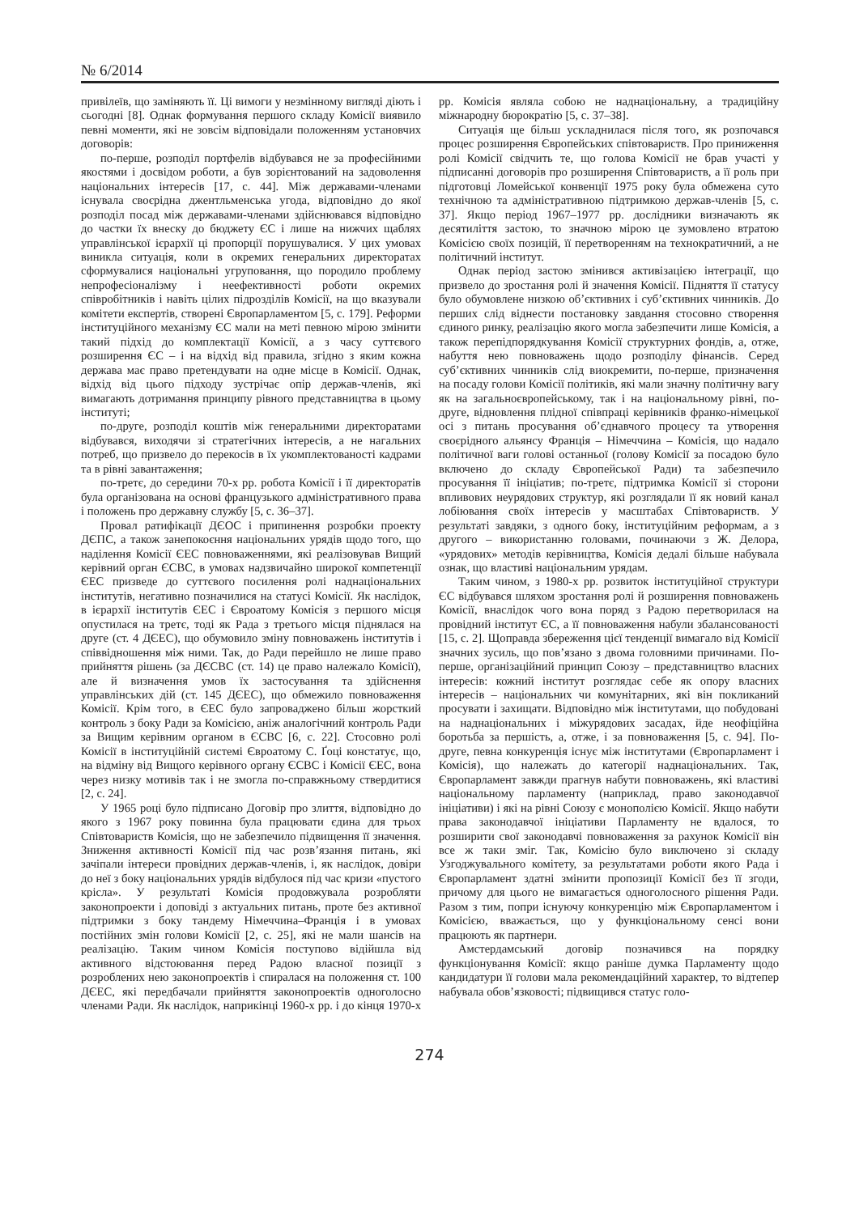№ 6/2014
привілеїв, що заміняють її. Ці вимоги у незмінному вигляді діють і сьогодні [8]. Однак формування першого складу Комісії виявило певні моменти, які не зовсім відповідали положенням установчих договорів:
по-перше, розподіл портфелів відбувався не за професійними якостями і досвідом роботи, а був зорієнтований на задоволення національних інтересів [17, с. 44]. Між державами-членами існувала своєрідна джентльменська угода, відповідно до якої розподіл посад між державами-членами здійснювався відповідно до частки їх внеску до бюджету ЄС і лише на нижчих щаблях управлінської ієрархії ці пропорції порушувалися. У цих умовах виникла ситуація, коли в окремих генеральних директоратах сформувалися національні угруповання, що породило проблему непрофесіоналізму і неефективності роботи окремих співробітників і навіть цілих підрозділів Комісії, на що вказували комітети експертів, створені Європарламентом [5, с. 179]. Реформи інституційного механізму ЄС мали на меті певною мірою змінити такий підхід до комплектації Комісії, а з часу суттєвого розширення ЄС – і на відхід від правила, згідно з яким кожна держава має право претендувати на одне місце в Комісії. Однак, відхід від цього підходу зустрічає опір держав-членів, які вимагають дотримання принципу рівного представництва в цьому інституті;
по-друге, розподіл коштів між генеральними директоратами відбувався, виходячи зі стратегічних інтересів, а не нагальних потреб, що призвело до перекосів в їх укомплектованості кадрами та в рівні завантаження;
по-третє, до середини 70-х рр. робота Комісії і її директоратів була організована на основі французького адміністративного права і положень про державну службу [5, с. 36–37].
Провал ратифікації ДЄОС і припинення розробки проекту ДЄПС, а також занепокоєння національних урядів щодо того, що наділення Комісії ЄЕС повноваженнями, які реалізовував Вищий керівний орган ЄСВС, в умовах надзвичайно широкої компетенції ЄЕС призведе до суттєвого посилення ролі наднаціональних інститутів, негативно позначилися на статусі Комісії. Як наслідок, в ієрархії інститутів ЄЕС і Євроатому Комісія з першого місця опустилася на третє, тоді як Рада з третього місця піднялася на друге (ст. 4 ДЄЕС), що обумовило зміну повноважень інститутів і співвідношення між ними. Так, до Ради перейшло не лише право прийняття рішень (за ДЄСВС (ст. 14) це право належало Комісії), але й визначення умов їх застосування та здійснення управлінських дій (ст. 145 ДЄЕС), що обмежило повноваження Комісії. Крім того, в ЄЕС було запроваджено більш жорсткий контроль з боку Ради за Комісією, аніж аналогічний контроль Ради за Вищим керівним органом в ЄСВС [6, с. 22]. Стосовно ролі Комісії в інституційній системі Євроатому С. Ґоці констатує, що, на відміну від Вищого керівного органу ЄСВС і Комісії ЄЕС, вона через низку мотивів так і не змогла по-справжньому ствердитися [2, с. 24].
У 1965 році було підписано Договір про злиття, відповідно до якого з 1967 року повинна була працювати єдина для трьох Співтовариств Комісія, що не забезпечило підвищення її значення. Зниження активності Комісії під час розв’язання питань, які зачіпали інтереси провідних держав-членів, і, як наслідок, довіри до неї з боку національних урядів відбулося під час кризи «пустого крісла». У результаті Комісія продовжувала розробляти законопроекти і доповіді з актуальних питань, проте без активної підтримки з боку тандему Німеччина–Франція і в умовах постійних змін голови Комісії [2, с. 25], які не мали шансів на реалізацію. Таким чином Комісія поступово відійшла від активного відстоювання перед Радою власної позиції з розроблених нею законопроектів і спиралася на положення ст. 100 ДЄЕС, які передбачали прийняття законопроектів одноголосно членами Ради. Як наслідок, наприкінці 1960-х рр. і до кінця 1970-х рр. Комісія являла собою не наднаціональну, а традиційну міжнародну бюрократію [5, с. 37–38].
Ситуація ще більш ускладнилася після того, як розпочався процес розширення Європейських співтовариств. Про приниження ролі Комісії свідчить те, що голова Комісії не брав участі у підписанні договорів про розширення Співтовариств, а її роль при підготовці Ломейської конвенції 1975 року була обмежена суто технічною та адміністративною підтримкою держав-членів [5, с. 37]. Якщо період 1967–1977 рр. дослідники визначають як десятиліття застою, то значною мірою це зумовлено втратою Комісією своїх позицій, її перетворенням на технократичний, а не політичний інститут.
Однак період застою змінився активізацією інтеграції, що призвело до зростання ролі й значення Комісії. Підняття її статусу було обумовлене низкою об’єктивних і суб’єктивних чинників. До перших слід віднести постановку завдання стосовно створення єдиного ринку, реалізацію якого могла забезпечити лише Комісія, а також перепідпорядкування Комісії структурних фондів, а, отже, набуття нею повноважень щодо розподілу фінансів. Серед суб’єктивних чинників слід виокремити, по-перше, призначення на посаду голови Комісії політиків, які мали значну політичну вагу як на загальноєвропейському, так і на національному рівні, по-друге, відновлення плідної співпраці керівників франко-німецької осі з питань просування об’єднавчого процесу та утворення своєрідного альянсу Франція – Німеччина – Комісія, що надало політичної ваги голові останньої (голову Комісії за посадою було включено до складу Європейської Ради) та забезпечило просування її ініціатив; по-третє, підтримка Комісії зі сторони впливових неурядових структур, які розглядали її як новий канал лобіювання своїх інтересів у масштабах Співтовариств. У результаті завдяки, з одного боку, інституційним реформам, а з другого – використанню головами, починаючи з Ж. Делора, «урядових» методів керівництва, Комісія дедалі більше набувала ознак, що властиві національним урядам.
Таким чином, з 1980-х рр. розвиток інституційної структури ЄС відбувався шляхом зростання ролі й розширення повноважень Комісії, внаслідок чого вона поряд з Радою перетворилася на провідний інститут ЄС, а її повноваження набули збалансованості [15, с. 2]. Щоправда збереження цієї тенденції вимагало від Комісії значних зусиль, що пов’язано з двома головними причинами. По-перше, організаційний принцип Союзу – представництво власних інтересів: кожний інститут розглядає себе як опору власних інтересів – національних чи комунітарних, які він покликаний просувати і захищати. Відповідно між інститутами, що побудовані на наднаціональних і міжурядових засадах, йде неофіційна боротьба за першість, а, отже, і за повноваження [5, с. 94]. По-друге, певна конкуренція існує між інститутами (Європарламент і Комісія), що належать до категорії наднаціональних. Так, Європарламент завжди прагнув набути повноважень, які властиві національному парламенту (наприклад, право законодавчої ініціативи) і які на рівні Союзу є монополією Комісії. Якщо набути права законодавчої ініціативи Парламенту не вдалося, то розширити свої законодавчі повноваження за рахунок Комісії він все ж таки зміг. Так, Комісію було виключено зі складу Узгоджувального комітету, за результатами роботи якого Рада і Європарламент здатні змінити пропозиції Комісії без її згоди, причому для цього не вимагається одноголосного рішення Ради. Разом з тим, попри існуючу конкуренцію між Європарламентом і Комісією, вважається, що у функціональному сенсі вони працюють як партнери.
Амстердамський договір позначився на порядку функціонування Комісії: якщо раніше думка Парламенту щодо кандидатури її голови мала рекомендаційний характер, то відтепер набувала обов’язковості; підвищився статус голо-
274